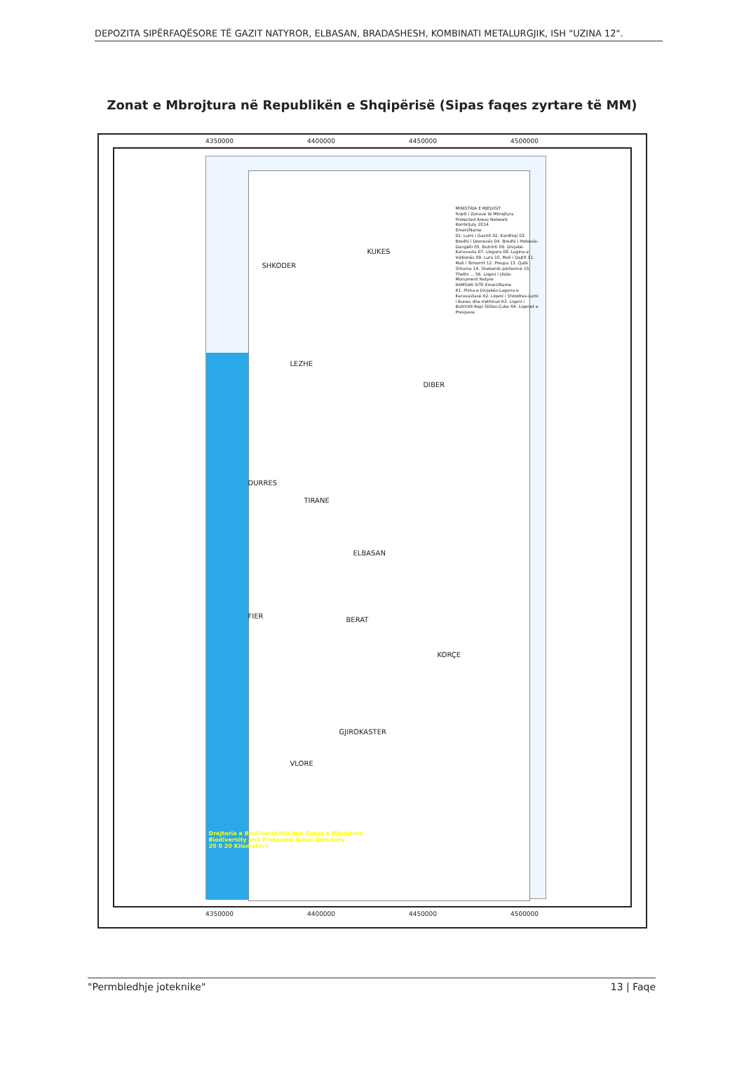DEPOZITA SIPËRFAQËSORE TË GAZIT NATYROR, ELBASAN, BRADASHESH, KOMBINATI METALURGJIK, ISH "UZINA 12".
Zonat e Mbrojtura në Republikën e Shqipërisë (Sipas faqes zyrtare të MM)
4350000 4400000 4450000 4500000
SHKODER
KUKES
LEZHE
DIBER
DURRES
TIRANE
ELBASAN
FIER BERAT
KORÇE
GJIROKASTER
VLORE
MINISTRIA E MJEDISIT
Rrjeti i Zonave të Mbrojtura
Protected Areas Network
Korrik/July 2014
Emeri/Name
01. Lumi i Gashit 02. Kardhiqi 03. Bredhi i Drenovës 04. Bredhi i Hotovës-Dangëlli 05. Butrinti 06. Divjakë-Karavasta 07. Llogara 08. Lugina e Valbonës 09. Lura 10. Mali i Dajtit 11. Mali i Tomorrit 12. Prespa 13. Qafë Shtama 14. Shebenik-Jabllanicë 15. Thethi ... 56. Liqeni i Ulzës
Monument Natyre
RAMSAR SITE Emeri/Name
R1. Pisha e Divjakës-Laguna e Karavastasë R2. Liqeni i Shkodres-Lumi i Bunes dhe rrethinat R3. Liqeni i Butrintit-Kepi Stillos-Çuke R4. Liqenet e Prespave
Drejtoria e Biodiversitetit dhe Zonat e Mbrojtura
Biodiversity and Protected Areas Directory
20 0 20 Kilometers
4350000 4400000 4450000 4500000
"Permbledhje joteknike" 13 | Faqe